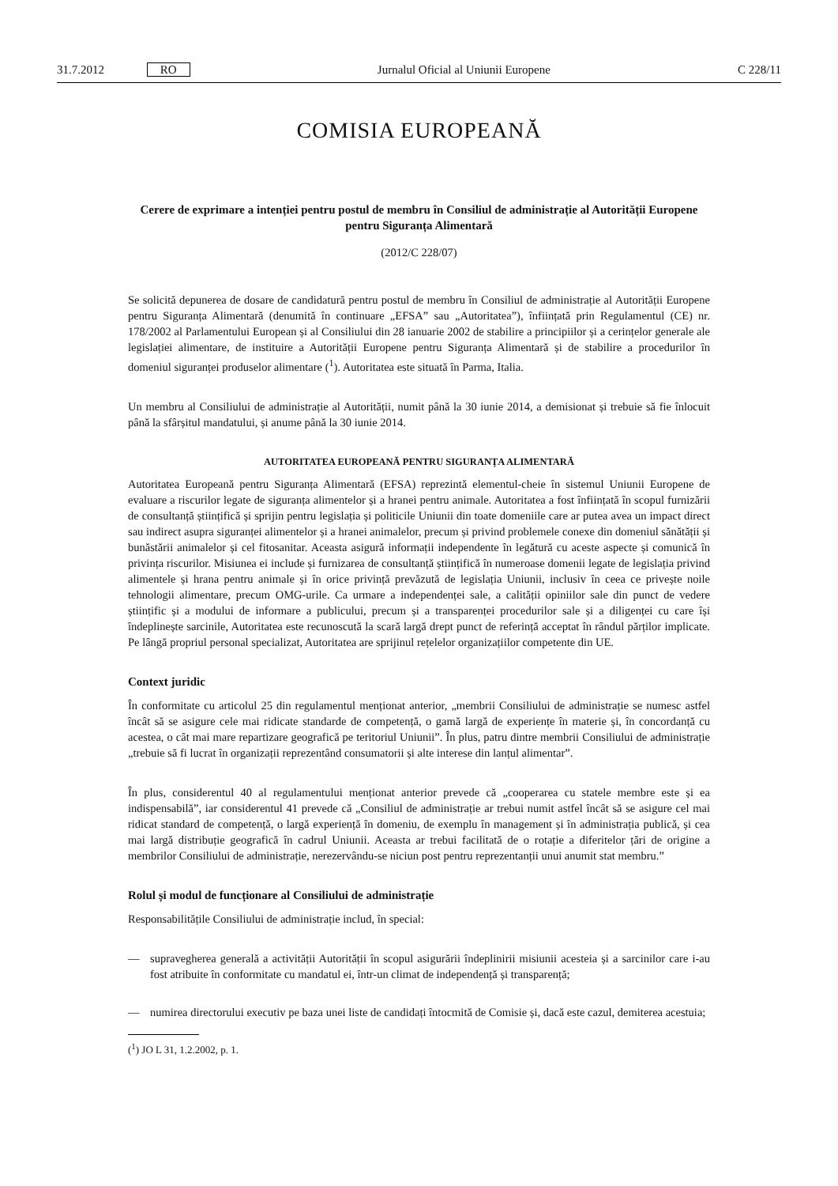31.7.2012 RO Jurnalul Oficial al Uniunii Europene C 228/11
COMISIA EUROPEANĂ
Cerere de exprimare a intenției pentru postul de membru în Consiliul de administrație al Autorității Europene pentru Siguranța Alimentară
(2012/C 228/07)
Se solicită depunerea de dosare de candidatură pentru postul de membru în Consiliul de administrație al Autorității Europene pentru Siguranța Alimentară (denumită în continuare „EFSA” sau „Autoritatea”), înfi­ințată prin Regulamentul (CE) nr. 178/2002 al Parlamentului European și al Consiliului din 28 ianuarie 2002 de stabilire a principiilor și a cerințelor generale ale legislației alimentare, de instituire a Autorității Europene pentru Siguranța Alimentară și de stabilire a procedurilor în domeniul siguranței produselor alimentare (<sup>1</sup>). Autoritatea este situată în Parma, Italia.
Un membru al Consiliului de administrație al Autorității, numit până la 30 iunie 2014, a demisionat și trebuie să fie înlocuit până la sfârșitul mandatului, și anume până la 30 iunie 2014.
AUTORITATEA EUROPEANĂ PENTRU SIGURANȚA ALIMENTARĂ
Autoritatea Europeană pentru Siguranța Alimentară (EFSA) reprezintă elementul-cheie în sistemul Uniunii Europene de evaluare a riscurilor legate de siguranța alimentelor și a hranei pentru animale. Autoritatea a fost înființată în scopul furnizării de consultanță științifică și sprijin pentru legislația și politicile Uniunii din toate domeniile care ar putea avea un impact direct sau indirect asupra siguranței alimentelor și a hranei animalelor, precum și privind problemele conexe din domeniul sănătății și bunăstării animalelor și cel fitosanitar. Aceasta asigură informații independente în legătură cu aceste aspecte și comunică în privința riscurilor. Misiunea ei include și furnizarea de consultanță științifică în numeroase domenii legate de legislația privind alimentele și hrana pentru animale și în orice privință prevăzută de legislația Uniunii, inclusiv în ceea ce privește noile tehnologii alimentare, precum OMG-urile. Ca urmare a independenței sale, a calității opiniilor sale din punct de vedere științific și a modului de informare a publicului, precum și a transparenței procedurilor sale și a diligenței cu care își îndeplinește sarcinile, Autoritatea este recunoscută la scară largă drept punct de referință acceptat în rândul părților implicate. Pe lângă propriul personal specializat, Autoritatea are sprijinul rețelelor organizațiilor competente din UE.
Context juridic
În conformitate cu articolul 25 din regulamentul menționat anterior, „membrii Consiliului de administrație se numesc astfel încât să se asigure cele mai ridicate standarde de competență, o gamă largă de experiențe în materie și, în concordanță cu acestea, o cât mai mare repartizare geografică pe teritoriul Uniunii”. În plus, patru dintre membrii Consiliului de administrație „trebuie să fi lucrat în organizații reprezentând consumatorii și alte interese din lanțul alimentar”.
În plus, considerentul 40 al regulamentului menționat anterior prevede că „cooperarea cu statele membre este și ea indispensabilă”, iar considerentul 41 prevede că „Consiliul de administrație ar trebui numit astfel încât să se asigure cel mai ridicat standard de competență, o largă experiență în domeniu, de exemplu în management și în administrația publică, și cea mai largă distribuție geografică în cadrul Uniunii. Aceasta ar trebui facilitată de o rotație a diferitelor țări de origine a membrilor Consiliului de administrație, nerezer­vându-se niciun post pentru reprezentanții unui anumit stat membru.”
Rolul și modul de funcționare al Consiliului de administrație
Responsabilitățile Consiliului de administrație includ, în special:
— supravegherea generală a activității Autorității în scopul asigurării îndeplinirii misiunii acesteia și a sarcinilor care i-au fost atribuite în conformitate cu mandatul ei, într-un climat de independență și transparență;
— numirea directorului executiv pe baza unei liste de candidați întocmită de Comisie și, dacă este cazul, demiterea acestuia;
(<sup>1</sup>) JO L 31, 1.2.2002, p. 1.